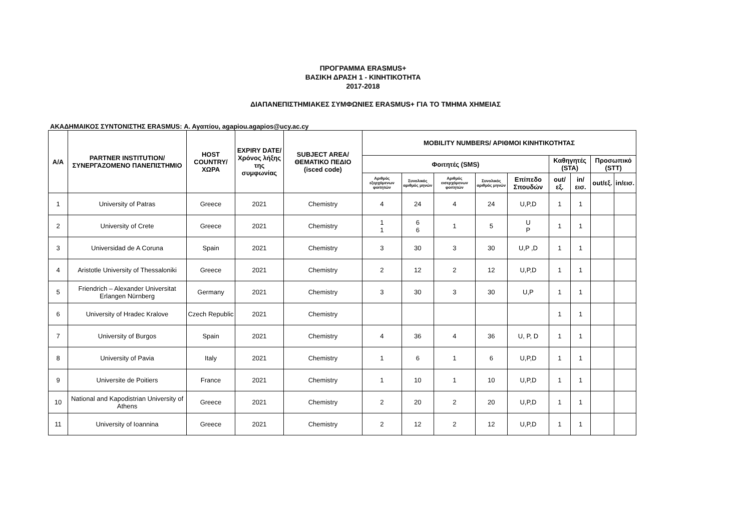ΠΡΟΓΡΑΜΜΑ ERASMUS+
ΒΑΣΙΚΗ ΔΡΑΣΗ 1 - ΚΙΝΗΤΙΚΟΤΗΤΑ
2017-2018
ΔΙΑΠΑΝΕΠΙΣΤΗΜΙΑΚΕΣ ΣΥΜΦΩΝΙΕΣ ERASMUS+ ΓΙΑ ΤΟ ΤΜΗΜΑ ΧΗΜΕΙΑΣ
ΑΚΑΔΗΜΑΙΚΟΣ ΣΥΝΤΟΝΙΣΤΗΣ ERASMUS: Α. Αγαπίου, agapiou.agapios@ucy.ac.cy
| A/A | PARTNER INSTITUTION/ ΣΥΝΕΡΓΑΖΟΜΕΝΟ ΠΑΝΕΠΙΣΤΗΜΙΟ | HOST COUNTRY/ ΧΩΡΑ | EXPIRY DATE/ Χρόνος λήξης της συμφωνίας | SUBJECT AREA/ ΘΕΜΑΤΙΚΟ ΠΕΔΙΟ (isced code) | MOBILITY NUMBERS/ ΑΡΙΘΜΟΙ ΚΙΝΗΤΙΚΟΤΗΤΑΣ | | | | | | | | |
| --- | --- | --- | --- | --- | --- | --- | --- | --- | --- | --- | --- | --- | --- |
| | | | | | Φοιτητές (SMS) | | | | | Καθηγητές (STA) | | Προσωπικό (STT) | |
| | | | | | Αριθμός εξερχόμενων φοιτητών | Συνολικός αριθμός μηνών | Αριθμός εισερχόμενων φοιτητών | Συνολικός αριθμός μηνών | Επίπεδο Σπουδών | out/εξ. | in/εισ. | out/εξ. | in/εισ. |
| 1 | University of Patras | Greece | 2021 | Chemistry | 4 | 24 | 4 | 24 | U,P,D | 1 | 1 | | |
| 2 | University of Crete | Greece | 2021 | Chemistry | 1 1 | 6 6 | 1 | 5 | U P | 1 | 1 | | |
| 3 | Universidad de A Coruna | Spain | 2021 | Chemistry | 3 | 30 | 3 | 30 | U,P ,D | 1 | 1 | | |
| 4 | Aristotle University of Thessaloniki | Greece | 2021 | Chemistry | 2 | 12 | 2 | 12 | U,P,D | 1 | 1 | | |
| 5 | Friendrich – Alexander Universitat Erlangen Nürnberg | Germany | 2021 | Chemistry | 3 | 30 | 3 | 30 | U,P | 1 | 1 | | |
| 6 | University of Hradec Kralove | Czech Republic | 2021 | Chemistry | | | | | | 1 | 1 | | |
| 7 | University of Burgos | Spain | 2021 | Chemistry | 4 | 36 | 4 | 36 | U, P, D | 1 | 1 | | |
| 8 | University of Pavia | Italy | 2021 | Chemistry | 1 | 6 | 1 | 6 | U,P,D | 1 | 1 | | |
| 9 | Universite de Poitiers | France | 2021 | Chemistry | 1 | 10 | 1 | 10 | U,P,D | 1 | 1 | | |
| 10 | National and Kapodistrian University of Athens | Greece | 2021 | Chemistry | 2 | 20 | 2 | 20 | U,P,D | 1 | 1 | | |
| 11 | University of Ioannina | Greece | 2021 | Chemistry | 2 | 12 | 2 | 12 | U,P,D | 1 | 1 | | |